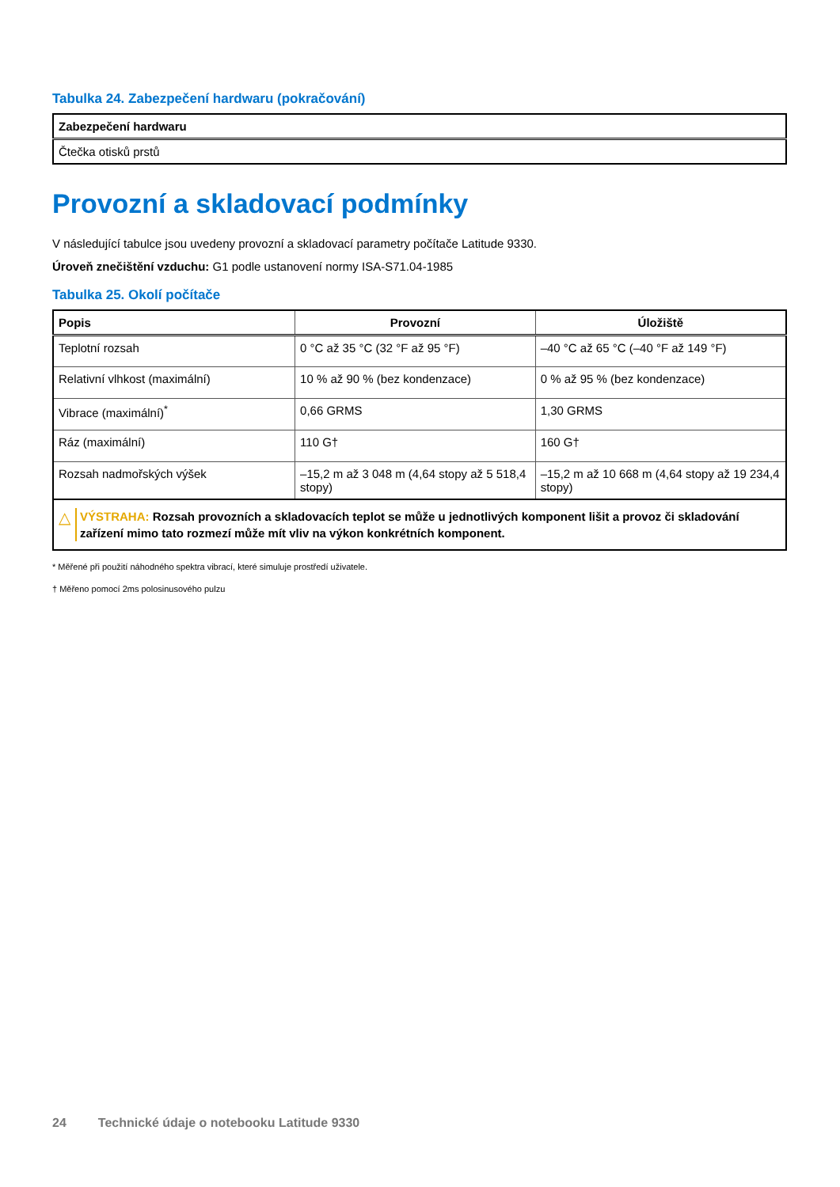Tabulka 24. Zabezpečení hardwaru (pokračování)
| Zabezpečení hardwaru |
| --- |
| Čtečka otisků prstů |
Provozní a skladovací podmínky
V následující tabulce jsou uvedeny provozní a skladovací parametry počítače Latitude 9330.
Úroveň znečištění vzduchu: G1 podle ustanovení normy ISA-S71.04-1985
Tabulka 25. Okolí počítače
| Popis | Provozní | Úložiště |
| --- | --- | --- |
| Teplotní rozsah | 0 °C až 35 °C (32 °F až 95 °F) | –40 °C až 65 °C (–40 °F až 149 °F) |
| Relativní vlhkost (maximální) | 10 % až 90 % (bez kondenzace) | 0 % až 95 % (bez kondenzace) |
| Vibrace (maximální)<sup>*</sup> | 0,66 GRMS | 1,30 GRMS |
| Ráz (maximální) | 110 G† | 160 G† |
| Rozsah nadmořských výšek | –15,2 m až 3 048 m (4,64 stopy až 5 518,4 stopy) | –15,2 m až 10 668 m (4,64 stopy až 19 234,4 stopy) |
| △ VÝSTRAHA: Rozsah provozních a skladovacích teplot se může u jednotlivých komponent lišit a provoz či skladování zařízení mimo tato rozmezí může mít vliv na výkon konkrétních komponent. | | |
* Měřené při použití náhodného spektra vibrací, které simuluje prostředí uživatele.
† Měřeno pomocí 2ms polosinusového pulzu
24 Technické údaje o notebooku Latitude 9330